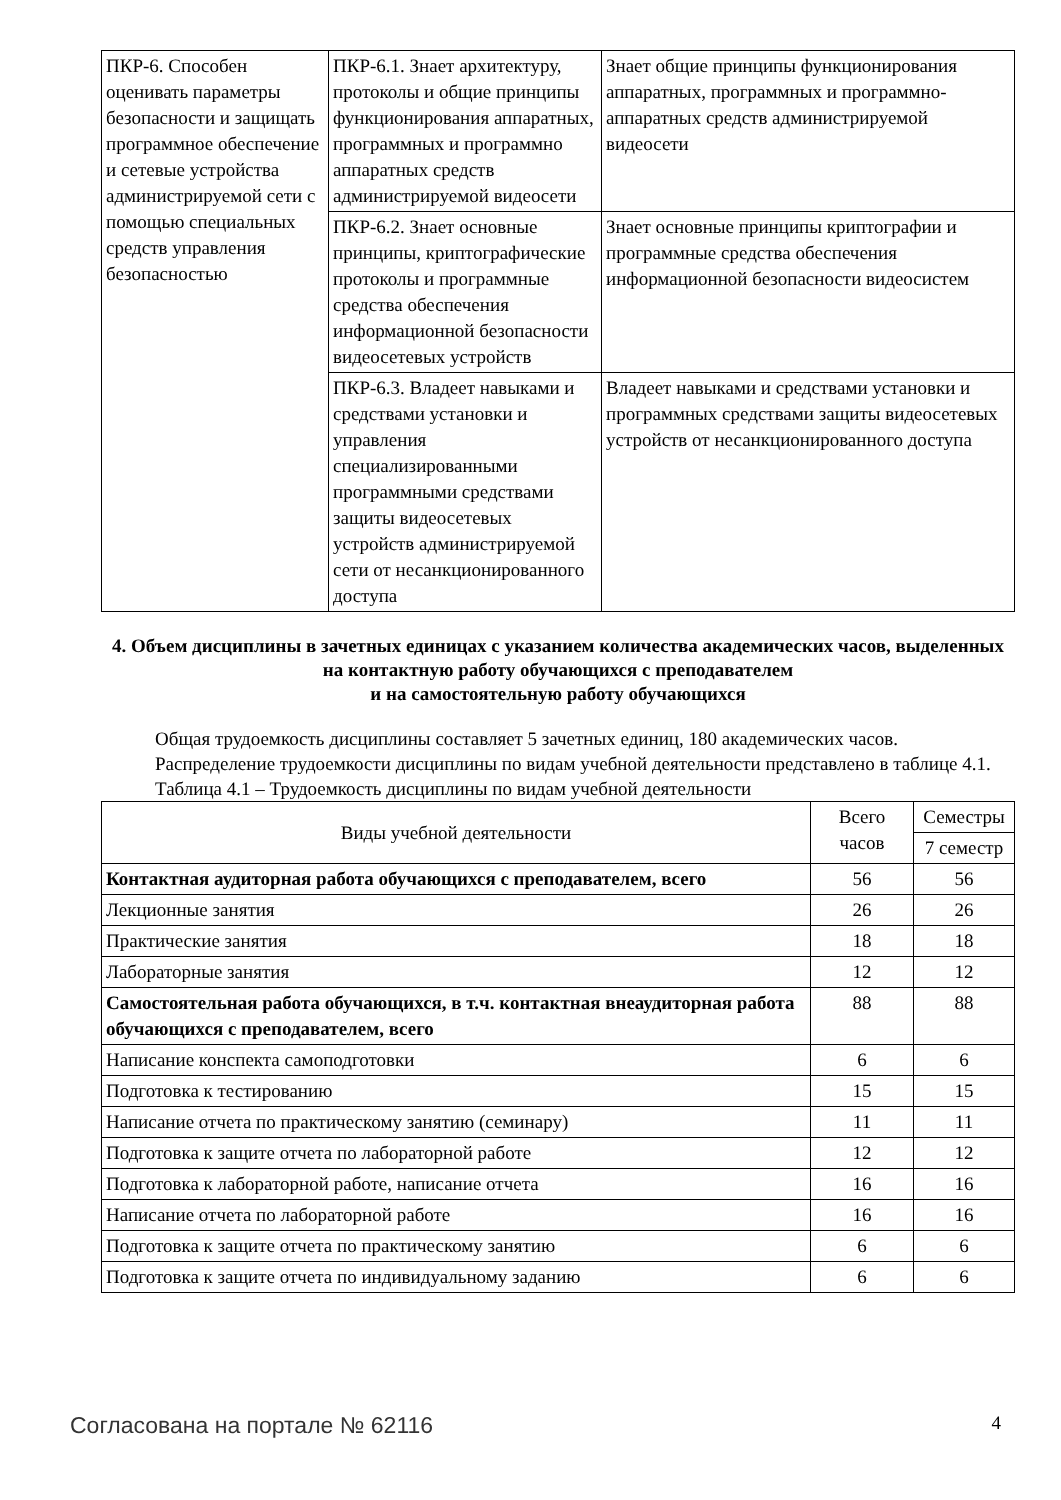| ПКР-6. Способен оценивать параметры безопасности и защищать программное обеспечение и сетевые устройства администрируемой сети с помощью специальных средств управления безопасностью | ПКР-6.1. Знает архитектуру, протоколы и общие принципы функционирования аппаратных, программных и программно аппаратных средств администрируемой видеосети | Знает общие принципы функционирования аппаратных, программных и программно-аппаратных средств администрируемой видеосети |
| | ПКР-6.2. Знает основные принципы, криптографические протоколы и программные средства обеспечения информационной безопасности видеосетевых устройств | Знает основные принципы криптографии и программные средства обеспечения информационной безопасности видеосистем |
| | ПКР-6.3. Владеет навыками и средствами установки и управления специализированными программными средствами защиты видеосетевых устройств администрируемой сети от несанкционированного доступа | Владеет навыками и средствами установки и программных средствами защиты видеосетевых устройств от несанкционированного доступа |
4. Объем дисциплины в зачетных единицах с указанием количества академических часов, выделенных на контактную работу обучающихся с преподавателем
и на самостоятельную работу обучающихся
Общая трудоемкость дисциплины составляет 5 зачетных единиц, 180 академических часов.
Распределение трудоемкости дисциплины по видам учебной деятельности представлено в таблице 4.1.
Таблица 4.1 – Трудоемкость дисциплины по видам учебной деятельности
| Виды учебной деятельности | Всего часов | Семестры |
| --- | --- | --- |
| | | 7 семестр |
| Контактная аудиторная работа обучающихся с преподавателем, всего | 56 | 56 |
| Лекционные занятия | 26 | 26 |
| Практические занятия | 18 | 18 |
| Лабораторные занятия | 12 | 12 |
| Самостоятельная работа обучающихся, в т.ч. контактная внеаудиторная работа обучающихся с преподавателем, всего | 88 | 88 |
| Написание конспекта самоподготовки | 6 | 6 |
| Подготовка к тестированию | 15 | 15 |
| Написание отчета по практическому занятию (семинару) | 11 | 11 |
| Подготовка к защите отчета по лабораторной работе | 12 | 12 |
| Подготовка к лабораторной работе, написание отчета | 16 | 16 |
| Написание отчета по лабораторной работе | 16 | 16 |
| Подготовка к защите отчета по практическому занятию | 6 | 6 |
| Подготовка к защите отчета по индивидуальному заданию | 6 | 6 |
Согласована на портале № 62116 4